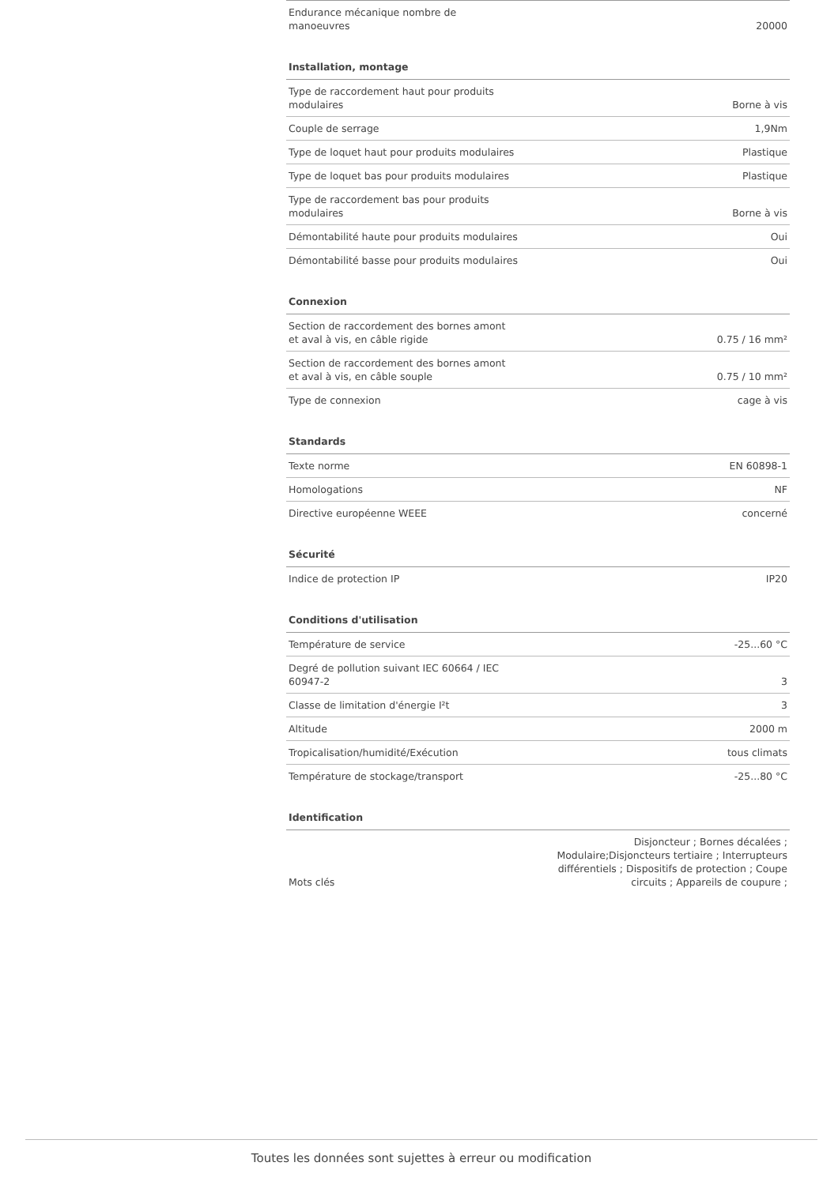| Endurance mécanique nombre de manoeuvres | 20000 |
Installation, montage
| Type de raccordement haut pour produits modulaires | Borne à vis |
| Couple de serrage | 1,9Nm |
| Type de loquet haut pour produits modulaires | Plastique |
| Type de loquet bas pour produits modulaires | Plastique |
| Type de raccordement bas pour produits modulaires | Borne à vis |
| Démontabilité haute pour produits modulaires | Oui |
| Démontabilité basse pour produits modulaires | Oui |
Connexion
| Section de raccordement des bornes amont et aval à vis, en câble rigide | 0.75 / 16 mm² |
| Section de raccordement des bornes amont et aval à vis, en câble souple | 0.75 / 10 mm² |
| Type de connexion | cage à vis |
Standards
| Texte norme | EN 60898-1 |
| Homologations | NF |
| Directive européenne WEEE | concerné |
Sécurité
| Indice de protection IP | IP20 |
Conditions d'utilisation
| Température de service | -25...60 °C |
| Degré de pollution suivant IEC 60664 / IEC 60947-2 | 3 |
| Classe de limitation d'énergie I²t | 3 |
| Altitude | 2000 m |
| Tropicalisation/humidité/Exécution | tous climats |
| Température de stockage/transport | -25...80 °C |
Identification
| Mots clés | Disjoncteur ; Bornes décalées ; Modulaire;Disjoncteurs tertiaire ; Interrupteurs différentiels ; Dispositifs de protection ; Coupe circuits ; Appareils de coupure ; |
Toutes les données sont sujettes à erreur ou modification